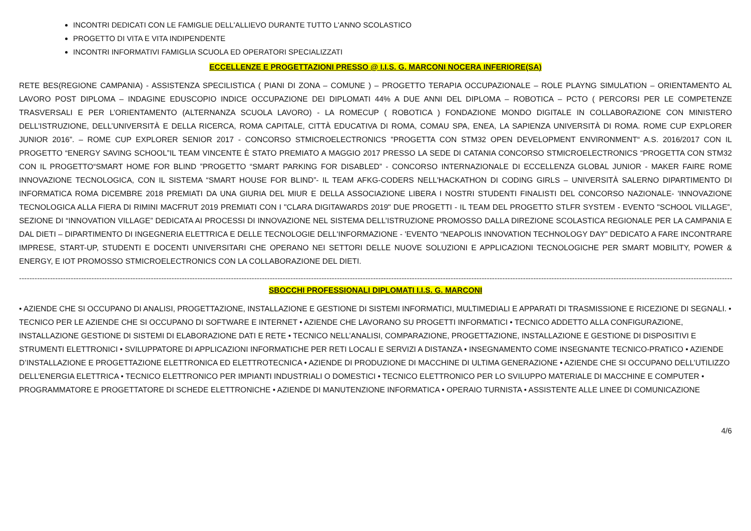INCONTRI DEDICATI CON LE FAMIGLIE DELL'ALLIEVO DURANTE TUTTO L'ANNO SCOLASTICO
PROGETTO DI VITA E VITA INDIPENDENTE
INCONTRI INFORMATIVI FAMIGLIA SCUOLA ED OPERATORI SPECIALIZZATI
ECCELLENZE E PROGETTAZIONI PRESSO @ I.I.S. G. MARCONI NOCERA INFERIORE(SA)
RETE BES(REGIONE CAMPANIA) - ASSISTENZA SPECILISTICA ( PIANI DI ZONA – COMUNE ) – PROGETTO TERAPIA OCCUPAZIONALE – ROLE PLAYNG SIMULATION – ORIENTAMENTO AL LAVORO POST DIPLOMA – INDAGINE EDUSCOPIO INDICE OCCUPAZIONE DEI DIPLOMATI 44% A DUE ANNI DEL DIPLOMA – ROBOTICA – PCTO ( PERCORSI PER LE COMPETENZE TRASVERSALI E PER L’ORIENTAMENTO (ALTERNANZA SCUOLA LAVORO) - LA ROMECUP ( ROBOTICA ) FONDAZIONE MONDO DIGITALE IN COLLABORAZIONE CON MINISTERO DELL’ISTRUZIONE, DELL’UNIVERSITÀ E DELLA RICERCA, ROMA CAPITALE, CITTÀ EDUCATIVA DI ROMA, COMAU SPA, ENEA, LA SAPIENZA UNIVERSITÀ DI ROMA. ROME CUP EXPLORER JUNIOR 2016”. – ROME CUP EXPLORER SENIOR 2017 - CONCORSO STMICROELECTRONICS "PROGETTA CON STM32 OPEN DEVELOPMENT ENVIRONMENT“ A.S. 2016/2017 CON IL PROGETTO “ENERGY SAVING SCHOOL”IL TEAM VINCENTE È STATO PREMIATO A MAGGIO 2017 PRESSO LA SEDE DI CATANIA CONCORSO STMICROELECTRONICS “PROGETTA CON STM32 CON IL PROGETTO“SMART HOME FOR BLIND ”PROGETTO “SMART PARKING FOR DISABLED” - CONCORSO INTERNAZIONALE DI ECCELLENZA GLOBAL JUNIOR - MAKER FAIRE ROME INNOVAZIONE TECNOLOGICA, CON IL SISTEMA “SMART HOUSE FOR BLIND”- IL TEAM AFKG-CODERS NELL'HACKATHON DI CODING GIRLS – UNIVERSITÀ SALERNO DIPARTIMENTO DI INFORMATICA ROMA DICEMBRE 2018 PREMIATI DA UNA GIURIA DEL MIUR E DELLA ASSOCIAZIONE LIBERA I NOSTRI STUDENTI FINALISTI DEL CONCORSO NAZIONALE- 'INNOVAZIONE TECNOLOGICA ALLA FIERA DI RIMINI MACFRUT 2019 PREMIATI CON I "CLARA DIGITAWARDS 2019" DUE PROGETTI - IL TEAM DEL PROGETTO STLFR SYSTEM - EVENTO "SCHOOL VILLAGE”, SEZIONE DI “INNOVATION VILLAGE” DEDICATA AI PROCESSI DI INNOVAZIONE NEL SISTEMA DELL’ISTRUZIONE PROMOSSO DALLA DIREZIONE SCOLASTICA REGIONALE PER LA CAMPANIA E DAL DIETI – DIPARTIMENTO DI INGEGNERIA ELETTRICA E DELLE TECNOLOGIE DELL'INFORMAZIONE - 'EVENTO “NEAPOLIS INNOVATION TECHNOLOGY DAY” DEDICATO A FARE INCONTRARE IMPRESE, START-UP, STUDENTI E DOCENTI UNIVERSITARI CHE OPERANO NEI SETTORI DELLE NUOVE SOLUZIONI E APPLICAZIONI TECNOLOGICHE PER SMART MOBILITY, POWER & ENERGY, E IOT PROMOSSO STMICROELECTRONICS CON LA COLLABORAZIONE DEL DIETI.
--------------------------------------------------------------------------------------------------------------------------------------------------------------------------------------------------------------------------------------------------------------------------------------------------------------------------------------------
SBOCCHI PROFESSIONALI DIPLOMATI I.I.S. G. MARCONI
• AZIENDE CHE SI OCCUPANO DI ANALISI, PROGETTAZIONE, INSTALLAZIONE E GESTIONE DI SISTEMI INFORMATICI, MULTIMEDIALI E APPARATI DI TRASMISSIONE E RICEZIONE DI SEGNALI. • TECNICO PER LE AZIENDE CHE SI OCCUPANO DI SOFTWARE E INTERNET • AZIENDE CHE LAVORANO SU PROGETTI INFORMATICI • TECNICO ADDETTO ALLA CONFIGURAZIONE, INSTALLAZIONE GESTIONE DI SISTEMI DI ELABORAZIONE DATI E RETE • TECNICO NELL’ANALISI, COMPARAZIONE, PROGETTAZIONE, INSTALLAZIONE E GESTIONE DI DISPOSITIVI E STRUMENTI ELETTRONICI • SVILUPPATORE DI APPLICAZIONI INFORMATICHE PER RETI LOCALI E SERVIZI A DISTANZA • INSEGNAMENTO COME INSEGNANTE TECNICO-PRATICO • AZIENDE D’INSTALLAZIONE E PROGETTAZIONE ELETTRONICA ED ELETTROTECNICA • AZIENDE DI PRODUZIONE DI MACCHINE DI ULTIMA GENERAZIONE • AZIENDE CHE SI OCCUPANO DELL’UTILIZZO DELL’ENERGIA ELETTRICA • TECNICO ELETTRONICO PER IMPIANTI INDUSTRIALI O DOMESTICI • TECNICO ELETTRONICO PER LO SVILUPPO MATERIALE DI MACCHINE E COMPUTER • PROGRAMMATORE E PROGETTATORE DI SCHEDE ELETTRONICHE • AZIENDE DI MANUTENZIONE INFORMATICA • OPERAIO TURNISTA • ASSISTENTE ALLE LINEE DI COMUNICAZIONE
4/6